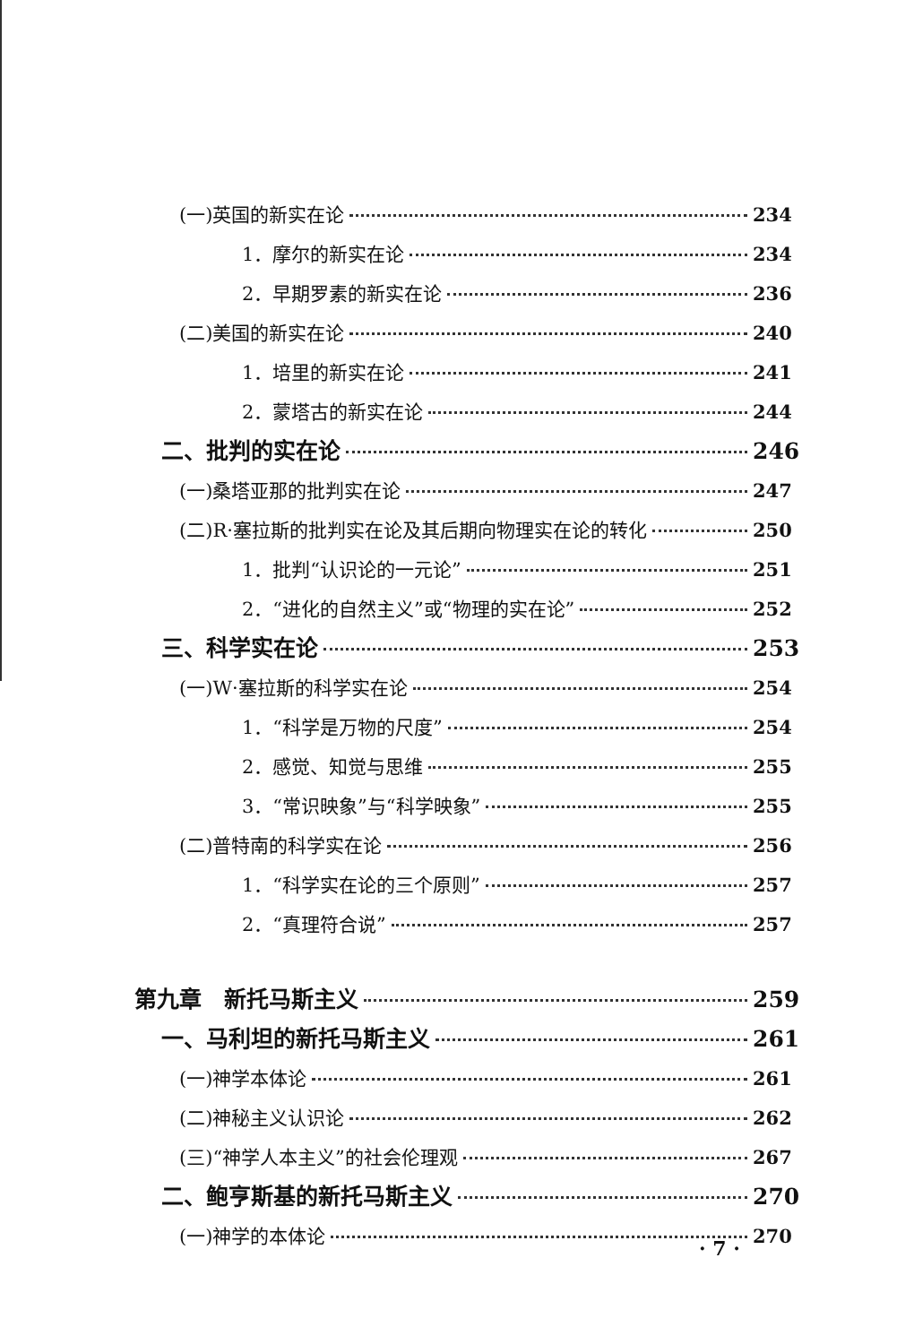(一)英国的新实在论 234
1．摩尔的新实在论 234
2．早期罗素的新实在论 236
(二)美国的新实在论 240
1．培里的新实在论 241
2．蒙塔古的新实在论 244
二、批判的实在论 246
(一)桑塔亚那的批判实在论 247
(二)R·塞拉斯的批判实在论及其后期向物理实在论的转化 250
1．批判“认识论的一元论” 251
2．“进化的自然主义”或“物理的实在论” 252
三、科学实在论 253
(一)W·塞拉斯的科学实在论 254
1．“科学是万物的尺度” 254
2．感觉、知觉与思维 255
3．“常识映象”与“科学映象” 255
(二)普特南的科学实在论 256
1．“科学实在论的三个原则” 257
2．“真理符合说” 257
第九章　新托马斯主义 259
一、马利坦的新托马斯主义 261
(一)神学本体论 261
(二)神秘主义认识论 262
(三)“神学人本主义”的社会伦理观 267
二、鲍亨斯基的新托马斯主义 270
(一)神学的本体论 270
· 7 ·